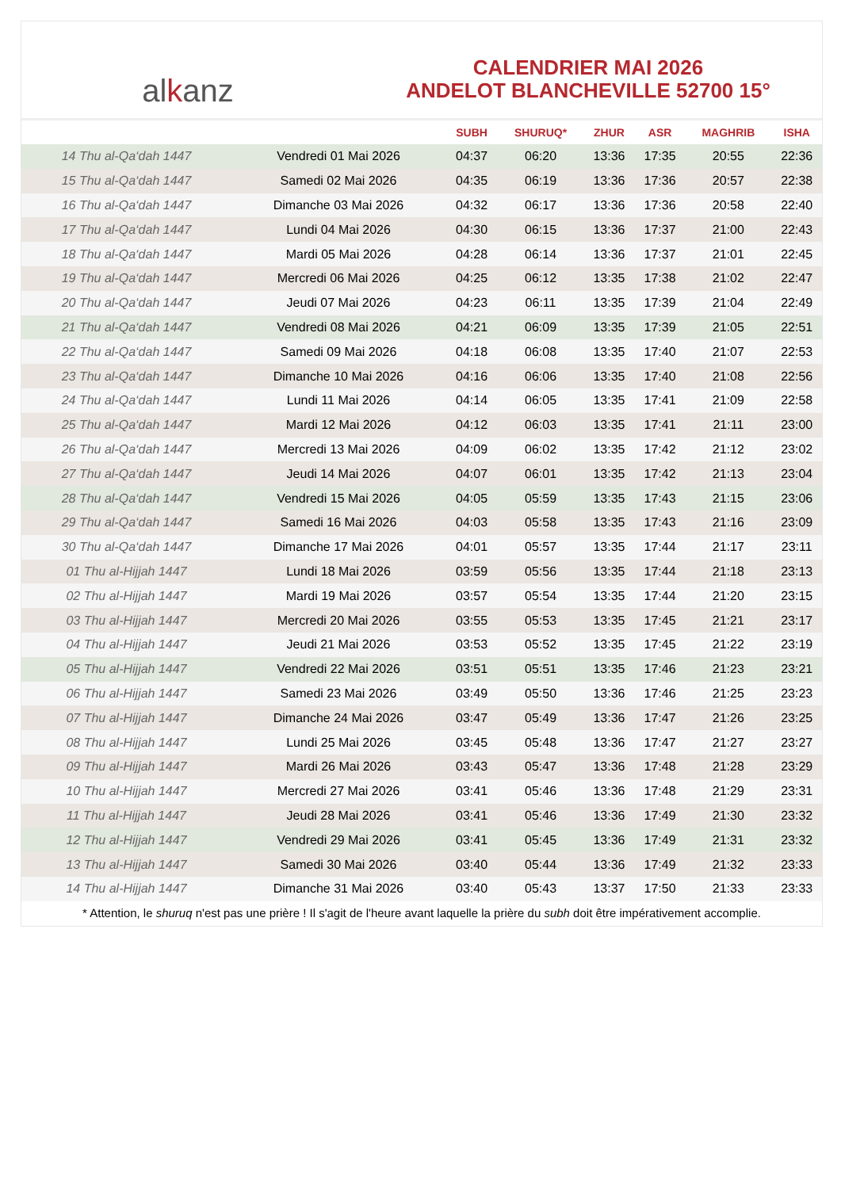al k anz
CALENDRIER MAI 2026
ANDELOT BLANCHEVILLE 52700 15°
| | | SUBH | SHURUQ* | ZHUR | ASR | MAGHRIB | ISHA |
| --- | --- | --- | --- | --- | --- | --- | --- |
| 14 Thu al-Qa‘dah 1447 | Vendredi 01 Mai 2026 | 04:37 | 06:20 | 13:36 | 17:35 | 20:55 | 22:36 |
| 15 Thu al-Qa‘dah 1447 | Samedi 02 Mai 2026 | 04:35 | 06:19 | 13:36 | 17:36 | 20:57 | 22:38 |
| 16 Thu al-Qa‘dah 1447 | Dimanche 03 Mai 2026 | 04:32 | 06:17 | 13:36 | 17:36 | 20:58 | 22:40 |
| 17 Thu al-Qa‘dah 1447 | Lundi 04 Mai 2026 | 04:30 | 06:15 | 13:36 | 17:37 | 21:00 | 22:43 |
| 18 Thu al-Qa‘dah 1447 | Mardi 05 Mai 2026 | 04:28 | 06:14 | 13:36 | 17:37 | 21:01 | 22:45 |
| 19 Thu al-Qa‘dah 1447 | Mercredi 06 Mai 2026 | 04:25 | 06:12 | 13:35 | 17:38 | 21:02 | 22:47 |
| 20 Thu al-Qa‘dah 1447 | Jeudi 07 Mai 2026 | 04:23 | 06:11 | 13:35 | 17:39 | 21:04 | 22:49 |
| 21 Thu al-Qa‘dah 1447 | Vendredi 08 Mai 2026 | 04:21 | 06:09 | 13:35 | 17:39 | 21:05 | 22:51 |
| 22 Thu al-Qa‘dah 1447 | Samedi 09 Mai 2026 | 04:18 | 06:08 | 13:35 | 17:40 | 21:07 | 22:53 |
| 23 Thu al-Qa‘dah 1447 | Dimanche 10 Mai 2026 | 04:16 | 06:06 | 13:35 | 17:40 | 21:08 | 22:56 |
| 24 Thu al-Qa‘dah 1447 | Lundi 11 Mai 2026 | 04:14 | 06:05 | 13:35 | 17:41 | 21:09 | 22:58 |
| 25 Thu al-Qa‘dah 1447 | Mardi 12 Mai 2026 | 04:12 | 06:03 | 13:35 | 17:41 | 21:11 | 23:00 |
| 26 Thu al-Qa‘dah 1447 | Mercredi 13 Mai 2026 | 04:09 | 06:02 | 13:35 | 17:42 | 21:12 | 23:02 |
| 27 Thu al-Qa‘dah 1447 | Jeudi 14 Mai 2026 | 04:07 | 06:01 | 13:35 | 17:42 | 21:13 | 23:04 |
| 28 Thu al-Qa‘dah 1447 | Vendredi 15 Mai 2026 | 04:05 | 05:59 | 13:35 | 17:43 | 21:15 | 23:06 |
| 29 Thu al-Qa‘dah 1447 | Samedi 16 Mai 2026 | 04:03 | 05:58 | 13:35 | 17:43 | 21:16 | 23:09 |
| 30 Thu al-Qa‘dah 1447 | Dimanche 17 Mai 2026 | 04:01 | 05:57 | 13:35 | 17:44 | 21:17 | 23:11 |
| 01 Thu al-Hijjah 1447 | Lundi 18 Mai 2026 | 03:59 | 05:56 | 13:35 | 17:44 | 21:18 | 23:13 |
| 02 Thu al-Hijjah 1447 | Mardi 19 Mai 2026 | 03:57 | 05:54 | 13:35 | 17:44 | 21:20 | 23:15 |
| 03 Thu al-Hijjah 1447 | Mercredi 20 Mai 2026 | 03:55 | 05:53 | 13:35 | 17:45 | 21:21 | 23:17 |
| 04 Thu al-Hijjah 1447 | Jeudi 21 Mai 2026 | 03:53 | 05:52 | 13:35 | 17:45 | 21:22 | 23:19 |
| 05 Thu al-Hijjah 1447 | Vendredi 22 Mai 2026 | 03:51 | 05:51 | 13:35 | 17:46 | 21:23 | 23:21 |
| 06 Thu al-Hijjah 1447 | Samedi 23 Mai 2026 | 03:49 | 05:50 | 13:36 | 17:46 | 21:25 | 23:23 |
| 07 Thu al-Hijjah 1447 | Dimanche 24 Mai 2026 | 03:47 | 05:49 | 13:36 | 17:47 | 21:26 | 23:25 |
| 08 Thu al-Hijjah 1447 | Lundi 25 Mai 2026 | 03:45 | 05:48 | 13:36 | 17:47 | 21:27 | 23:27 |
| 09 Thu al-Hijjah 1447 | Mardi 26 Mai 2026 | 03:43 | 05:47 | 13:36 | 17:48 | 21:28 | 23:29 |
| 10 Thu al-Hijjah 1447 | Mercredi 27 Mai 2026 | 03:41 | 05:46 | 13:36 | 17:48 | 21:29 | 23:31 |
| 11 Thu al-Hijjah 1447 | Jeudi 28 Mai 2026 | 03:41 | 05:46 | 13:36 | 17:49 | 21:30 | 23:32 |
| 12 Thu al-Hijjah 1447 | Vendredi 29 Mai 2026 | 03:41 | 05:45 | 13:36 | 17:49 | 21:31 | 23:32 |
| 13 Thu al-Hijjah 1447 | Samedi 30 Mai 2026 | 03:40 | 05:44 | 13:36 | 17:49 | 21:32 | 23:33 |
| 14 Thu al-Hijjah 1447 | Dimanche 31 Mai 2026 | 03:40 | 05:43 | 13:37 | 17:50 | 21:33 | 23:33 |
* Attention, le shuruq n'est pas une prière ! Il s'agit de l'heure avant laquelle la prière du subh doit être impérativement accomplie.